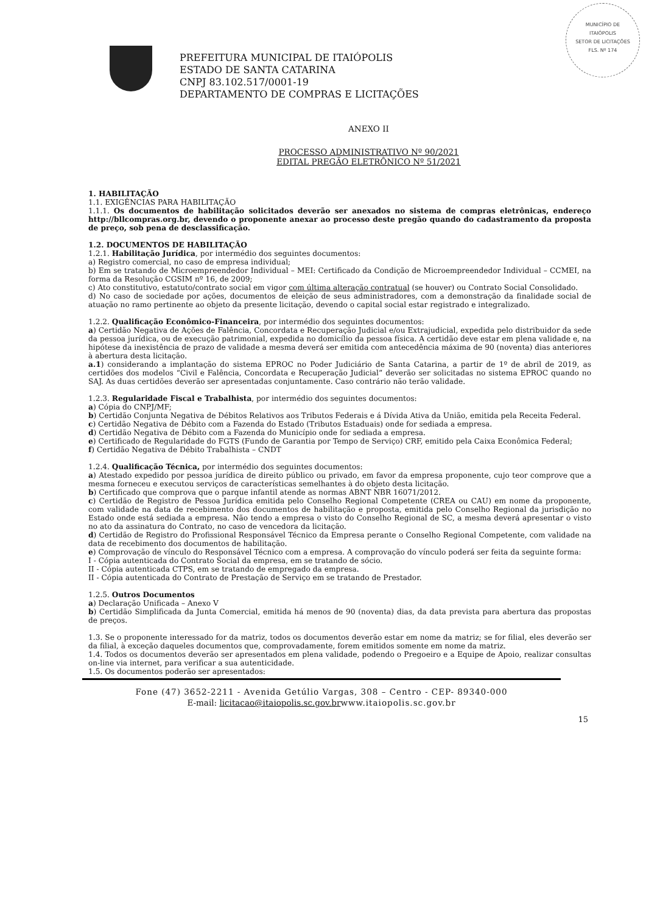MUNICÍPIO DE
ITAIÓPOLIS
SETOR DE LICITAÇÕES
FLS. Nº 174
PREFEITURA MUNICIPAL DE ITAIÓPOLIS
ESTADO DE SANTA CATARINA
CNPJ 83.102.517/0001-19
DEPARTAMENTO DE COMPRAS E LICITAÇÕES
ANEXO II
PROCESSO ADMINISTRATIVO Nº 90/2021
EDITAL PREGÃO ELETRÔNICO Nº 51/2021
1. HABILITAÇÃO
1.1. EXIGÊNCIAS PARA HABILITAÇÃO
1.1.1. Os documentos de habilitação solicitados deverão ser anexados no sistema de compras eletrônicas, endereço http://bllcompras.org.br, devendo o proponente anexar ao processo deste pregão quando do cadastramento da proposta de preço, sob pena de desclassificação.
1.2. DOCUMENTOS DE HABILITAÇÃO
1.2.1. Habilitação Jurídica, por intermédio dos seguintes documentos:
a) Registro comercial, no caso de empresa individual;
b) Em se tratando de Microempreendedor Individual – MEI: Certificado da Condição de Microempreendedor Individual – CCMEI, na forma da Resolução CGSIM nº 16, de 2009;
c) Ato constitutivo, estatuto/contrato social em vigor com última alteração contratual (se houver) ou Contrato Social Consolidado.
d) No caso de sociedade por ações, documentos de eleição de seus administradores, com a demonstração da finalidade social de atuação no ramo pertinente ao objeto da presente licitação, devendo o capital social estar registrado e integralizado.
1.2.2. Qualificação Econômico-Financeira, por intermédio dos seguintes documentos:
a) Certidão Negativa de Ações de Falência, Concordata e Recuperação Judicial e/ou Extrajudicial, expedida pelo distribuidor da sede da pessoa jurídica, ou de execução patrimonial, expedida no domicílio da pessoa física. A certidão deve estar em plena validade e, na hipótese da inexistência de prazo de validade a mesma deverá ser emitida com antecedência máxima de 90 (noventa) dias anteriores à abertura desta licitação.
a.1) considerando a implantação do sistema EPROC no Poder Judiciário de Santa Catarina, a partir de 1º de abril de 2019, as certidões dos modelos “Civil e Falência, Concordata e Recuperação Judicial” deverão ser solicitadas no sistema EPROC quando no SAJ. As duas certidões deverão ser apresentadas conjuntamente. Caso contrário não terão validade.
1.2.3. Regularidade Fiscal e Trabalhista, por intermédio dos seguintes documentos:
a) Cópia do CNPJ/MF;
b) Certidão Conjunta Negativa de Débitos Relativos aos Tributos Federais e á Dívida Ativa da União, emitida pela Receita Federal.
c) Certidão Negativa de Débito com a Fazenda do Estado (Tributos Estaduais) onde for sediada a empresa.
d) Certidão Negativa de Débito com a Fazenda do Município onde for sediada a empresa.
e) Certificado de Regularidade do FGTS (Fundo de Garantia por Tempo de Serviço) CRF, emitido pela Caixa Econômica Federal;
f) Certidão Negativa de Débito Trabalhista – CNDT
1.2.4. Qualificação Técnica, por intermédio dos seguintes documentos:
a) Atestado expedido por pessoa jurídica de direito público ou privado, em favor da empresa proponente, cujo teor comprove que a mesma forneceu e executou serviços de características semelhantes à do objeto desta licitação.
b) Certificado que comprova que o parque infantil atende as normas ABNT NBR 16071/2012.
c) Certidão de Registro de Pessoa Jurídica emitida pelo Conselho Regional Competente (CREA ou CAU) em nome da proponente, com validade na data de recebimento dos documentos de habilitação e proposta, emitida pelo Conselho Regional da jurisdição no Estado onde está sediada a empresa. Não tendo a empresa o visto do Conselho Regional de SC, a mesma deverá apresentar o visto no ato da assinatura do Contrato, no caso de vencedora da licitação.
d) Certidão de Registro do Profissional Responsável Técnico da Empresa perante o Conselho Regional Competente, com validade na data de recebimento dos documentos de habilitação.
e) Comprovação de vínculo do Responsável Técnico com a empresa. A comprovação do vínculo poderá ser feita da seguinte forma:
I - Cópia autenticada do Contrato Social da empresa, em se tratando de sócio.
II - Cópia autenticada CTPS, em se tratando de empregado da empresa.
II - Cópia autenticada do Contrato de Prestação de Serviço em se tratando de Prestador.
1.2.5. Outros Documentos
a) Declaração Unificada – Anexo V
b) Certidão Simplificada da Junta Comercial, emitida há menos de 90 (noventa) dias, da data prevista para abertura das propostas de preços.
1.3. Se o proponente interessado for da matriz, todos os documentos deverão estar em nome da matriz; se for filial, eles deverão ser da filial, à exceção daqueles documentos que, comprovadamente, forem emitidos somente em nome da matriz.
1.4. Todos os documentos deverão ser apresentados em plena validade, podendo o Pregoeiro e a Equipe de Apoio, realizar consultas on-line via internet, para verificar a sua autenticidade.
1.5. Os documentos poderão ser apresentados:
Fone (47) 3652-2211 - Avenida Getúlio Vargas, 308 – Centro - CEP- 89340-000
E-mail: licitacao@itaiopolis.sc.gov.brwww.itaiopolis.sc.gov.br
15